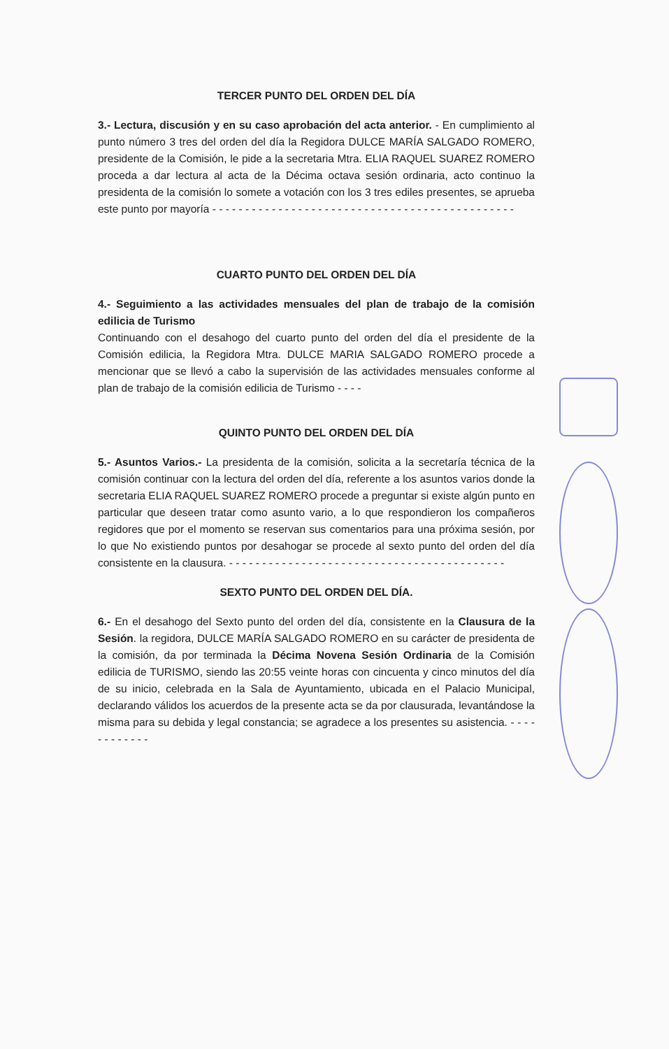TERCER PUNTO DEL ORDEN DEL DÍA
3.- Lectura, discusión y en su caso aprobación del acta anterior. - En cumplimiento al punto número 3 tres del orden del día la Regidora DULCE MARÍA SALGADO ROMERO, presidente de la Comisión, le pide a la secretaria Mtra. ELIA RAQUEL SUAREZ ROMERO proceda a dar lectura al acta de la Décima octava sesión ordinaria, acto continuo la presidenta de la comisión lo somete a votación con los 3 tres ediles presentes, se aprueba este punto por mayoría - - - - - - - - - - - - - - - - - - - - - - - - - - - - - - - - - - - - - - - - - - - - - -
CUARTO PUNTO DEL ORDEN DEL DÍA
4.- Seguimiento a las actividades mensuales del plan de trabajo de la comisión edilicia de Turismo
Continuando con el desahogo del cuarto punto del orden del día el presidente de la Comisión edilicia, la Regidora Mtra. DULCE MARIA SALGADO ROMERO procede a mencionar que se llevó a cabo la supervisión de las actividades mensuales conforme al plan de trabajo de la comisión edilicia de Turismo - - - -
QUINTO PUNTO DEL ORDEN DEL DÍA
5.- Asuntos Varios.- La presidenta de la comisión, solicita a la secretaría técnica de la comisión continuar con la lectura del orden del día, referente a los asuntos varios donde la secretaria ELIA RAQUEL SUAREZ ROMERO procede a preguntar si existe algún punto en particular que deseen tratar como asunto vario, a lo que respondieron los compañeros regidores que por el momento se reservan sus comentarios para una próxima sesión, por lo que No existiendo puntos por desahogar se procede al sexto punto del orden del día consistente en la clausura. - - - - - - - - - - - - - - - - - - - - - - - - - - - - - - - - - - - - - - - - - -
SEXTO PUNTO DEL ORDEN DEL DÍA.
6.- En el desahogo del Sexto punto del orden del día, consistente en la Clausura de la Sesión. la regidora, DULCE MARÍA SALGADO ROMERO en su carácter de presidenta de la comisión, da por terminada la Décima Novena Sesión Ordinaria de la Comisión edilicia de TURISMO, siendo las 20:55 veinte horas con cincuenta y cinco minutos del día de su inicio, celebrada en la Sala de Ayuntamiento, ubicada en el Palacio Municipal, declarando válidos los acuerdos de la presente acta se da por clausurada, levantándose la misma para su debida y legal constancia; se agradece a los presentes su asistencia. - - - - - - - - - - - -